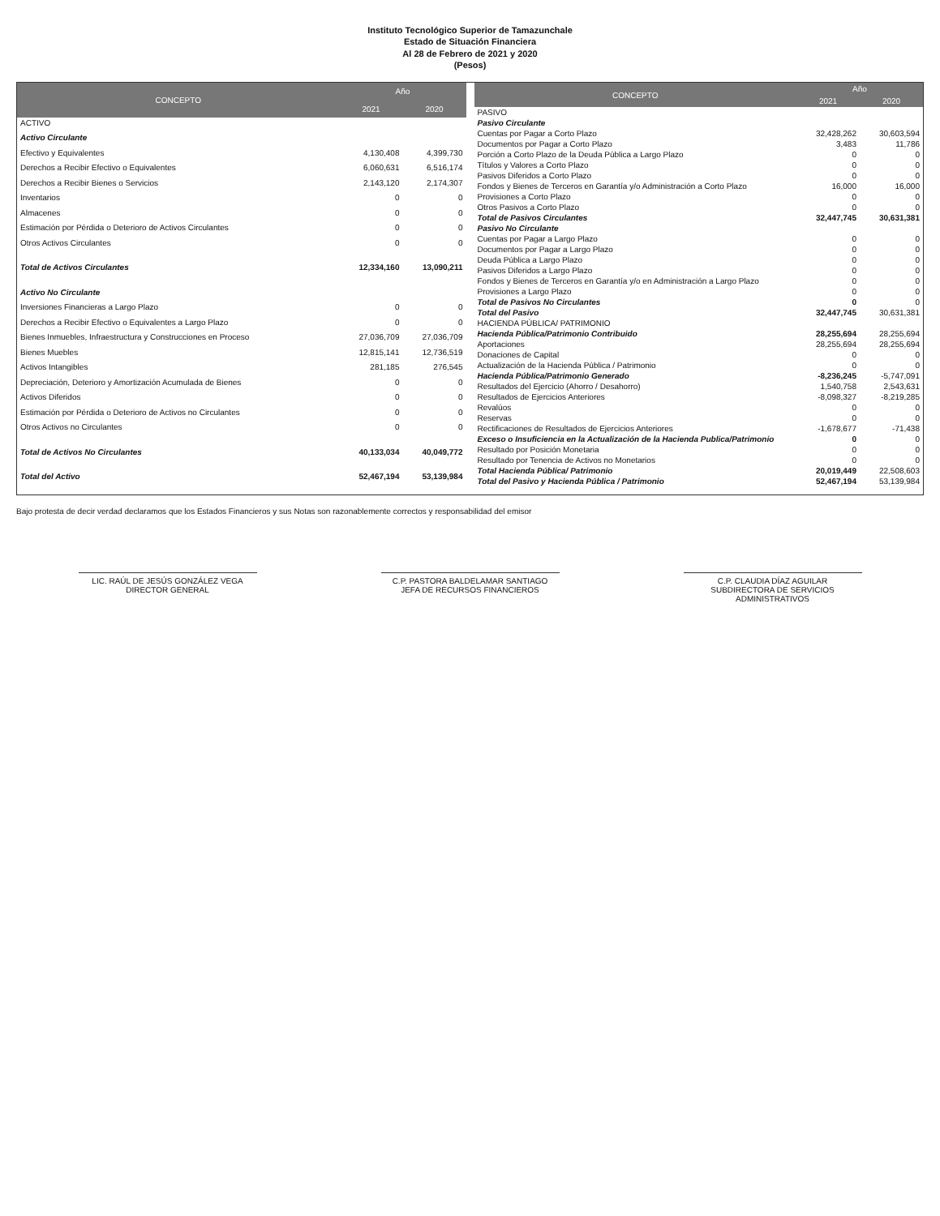Instituto Tecnológico Superior de Tamazunchale
Estado de Situación Financiera
Al 28 de Febrero de 2021 y 2020
(Pesos)
| CONCEPTO | Año | |
| --- | --- | --- |
| | 2021 | 2020 |
| ACTIVO | | |
| Activo Circulante | | |
| Efectivo y Equivalentes | 4,130,408 | 4,399,730 |
| Derechos a Recibir Efectivo o Equivalentes | 6,060,631 | 6,516,174 |
| Derechos a Recibir Bienes o Servicios | 2,143,120 | 2,174,307 |
| Inventarios | 0 | 0 |
| Almacenes | 0 | 0 |
| Estimación por Pérdida o Deterioro de Activos Circulantes | 0 | 0 |
| Otros Activos Circulantes | 0 | 0 |
| Total de Activos Circulantes | 12,334,160 | 13,090,211 |
| Activo No Circulante | | |
| Inversiones Financieras a Largo Plazo | 0 | 0 |
| Derechos a Recibir Efectivo o Equivalentes a Largo Plazo | 0 | 0 |
| Bienes Inmuebles, Infraestructura y Construcciones en Proceso | 27,036,709 | 27,036,709 |
| Bienes Muebles | 12,815,141 | 12,736,519 |
| Activos Intangibles | 281,185 | 276,545 |
| Depreciación, Deterioro y Amortización Acumulada de Bienes | 0 | 0 |
| Activos Diferidos | 0 | 0 |
| Estimación por Pérdida o Deterioro de Activos no Circulantes | 0 | 0 |
| Otros Activos no Circulantes | 0 | 0 |
| Total de Activos No Circulantes | 40,133,034 | 40,049,772 |
| Total del Activo | 52,467,194 | 53,139,984 |
| CONCEPTO | Año | |
| --- | --- | --- |
| | 2021 | 2020 |
| PASIVO | | |
| Pasivo Circulante | | |
| Cuentas por Pagar a Corto Plazo | 32,428,262 | 30,603,594 |
| Documentos por Pagar a Corto Plazo | 3,483 | 11,786 |
| Porción a Corto Plazo de la Deuda Pública a Largo Plazo | 0 | 0 |
| Títulos y Valores a Corto Plazo | 0 | 0 |
| Pasivos Diferidos a Corto Plazo | 0 | 0 |
| Fondos y Bienes de Terceros en Garantía y/o Administración a Corto Plazo | 16,000 | 16,000 |
| Provisiones a Corto Plazo | 0 | 0 |
| Otros Pasivos a Corto Plazo | 0 | 0 |
| Total de Pasivos Circulantes | 32,447,745 | 30,631,381 |
| Pasivo No Circulante | | |
| Cuentas por Pagar a Largo Plazo | 0 | 0 |
| Documentos por Pagar a Largo Plazo | 0 | 0 |
| Deuda Pública a Largo Plazo | 0 | 0 |
| Pasivos Diferidos a Largo Plazo | 0 | 0 |
| Fondos y Bienes de Terceros en Garantía y/o en Administración a Largo Plazo | 0 | 0 |
| Provisiones a Largo Plazo | 0 | 0 |
| Total de Pasivos No Circulantes | 0 | 0 |
| Total del Pasivo | 32,447,745 | 30,631,381 |
| HACIENDA PÚBLICA/ PATRIMONIO | | |
| Hacienda Pública/Patrimonio Contribuido | 28,255,694 | 28,255,694 |
| Aportaciones | 28,255,694 | 28,255,694 |
| Donaciones de Capital | 0 | 0 |
| Actualización de la Hacienda Pública / Patrimonio | 0 | 0 |
| Hacienda Pública/Patrimonio Generado | -8,236,245 | -5,747,091 |
| Resultados del Ejercicio (Ahorro / Desahorro) | 1,540,758 | 2,543,631 |
| Resultados de Ejercicios Anteriores | -8,098,327 | -8,219,285 |
| Revalúos | 0 | 0 |
| Reservas | 0 | 0 |
| Rectificaciones de Resultados de Ejercicios Anteriores | -1,678,677 | -71,438 |
| Exceso o Insuficiencia en la Actualización de la Hacienda Publica/Patrimonio | 0 | 0 |
| Resultado por Posición Monetaria | 0 | 0 |
| Resultado por Tenencia de Activos no Monetarios | 0 | 0 |
| Total Hacienda Pública/ Patrimonio | 20,019,449 | 22,508,603 |
| Total del Pasivo y Hacienda Pública / Patrimonio | 52,467,194 | 53,139,984 |
Bajo protesta de decir verdad declaramos que los Estados Financieros y sus Notas son razonablemente correctos y responsabilidad del emisor
LIC. RAÚL DE JESÚS GONZÁLEZ VEGA
DIRECTOR GENERAL
C.P. PASTORA BALDELAMAR SANTIAGO
JEFA DE RECURSOS FINANCIEROS
C.P. CLAUDIA DÍAZ AGUILAR
SUBDIRECTORA DE SERVICIOS ADMINISTRATIVOS